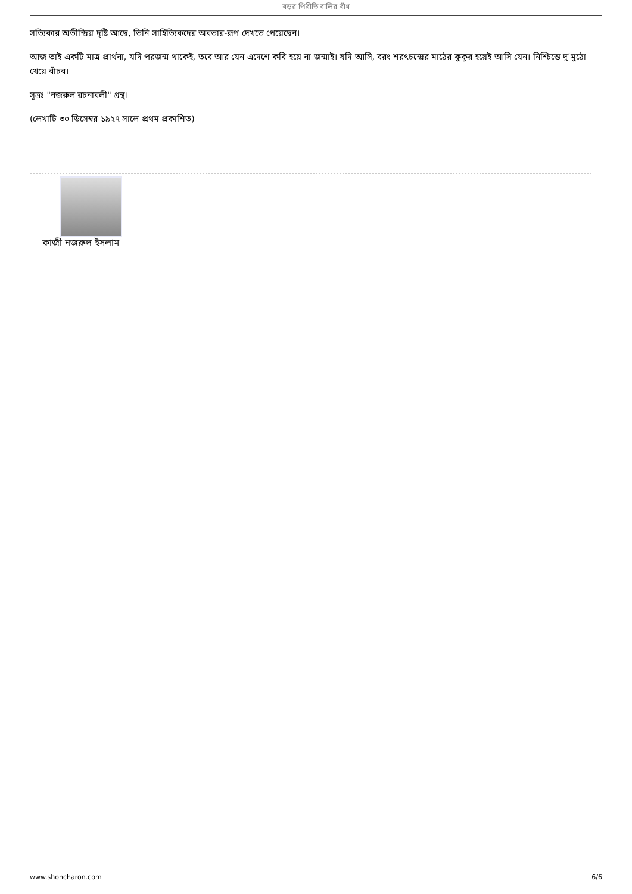বড়র পিরীতি বালির বাঁধ
সত্যিকার অতীন্দ্রিয় দৃষ্টি আছে, তিনি সাহিত্যিকদের অবতার-রূপ দেখতে পেয়েছেন।
আজ তাই একটি মাত্র প্রার্থনা, যদি পরজন্ম থাকেই, তবে আর যেন এদেশে কবি হয়ে না জন্মাই। যদি আসি, বরং শরৎচন্দ্রের মাঠের কুকুর হয়েই আসি যেন। নিশ্চিন্তে দু’মুঠো খেয়ে বাঁচব।
সূত্রঃ "নজরুল রচনাবলী" গ্রন্থ।
(লেখাটি ৩০ ডিসেম্বর ১৯২৭ সালে প্রথম প্রকাশিত)
কাজী নজরুল ইসলাম
www.shoncharon.com 6/6